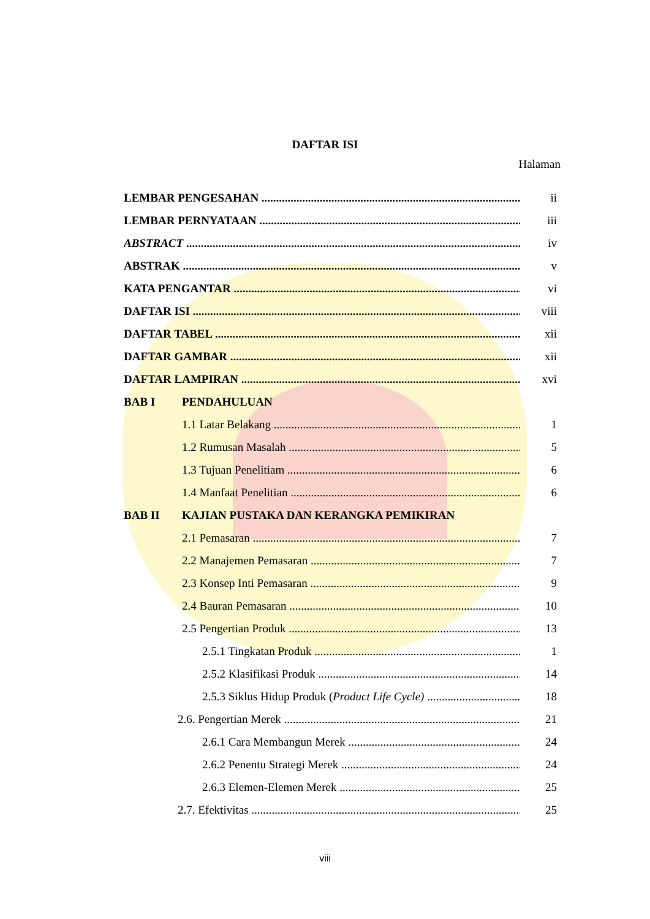DAFTAR ISI
Halaman
LEMBAR PENGESAHAN ii
LEMBAR PERNYATAAN iii
ABSTRACT iv
ABSTRAK v
KATA PENGANTAR vi
DAFTAR ISI viii
DAFTAR TABEL xii
DAFTAR GAMBAR xii
DAFTAR LAMPIRAN xvi
BAB I PENDAHULUAN
1.1 Latar Belakang 1
1.2 Rumusan Masalah 5
1.3 Tujuan Penelitiam 6
1.4 Manfaat Penelitian 6
BAB II KAJIAN PUSTAKA DAN KERANGKA PEMIKIRAN
2.1 Pemasaran 7
2.2 Manajemen Pemasaran 7
2.3 Konsep Inti Pemasaran 9
2.4 Bauran Pemasaran 10
2.5 Pengertian Produk 13
2.5.1 Tingkatan Produk 1
2.5.2 Klasifikasi Produk 14
2.5.3 Siklus Hidup Produk (Product Life Cycle) 18
2.6. Pengertian Merek 21
2.6.1 Cara Membangun Merek 24
2.6.2 Penentu Strategi Merek 24
2.6.3 Elemen-Elemen Merek 25
2.7. Efektivitas 25
viii